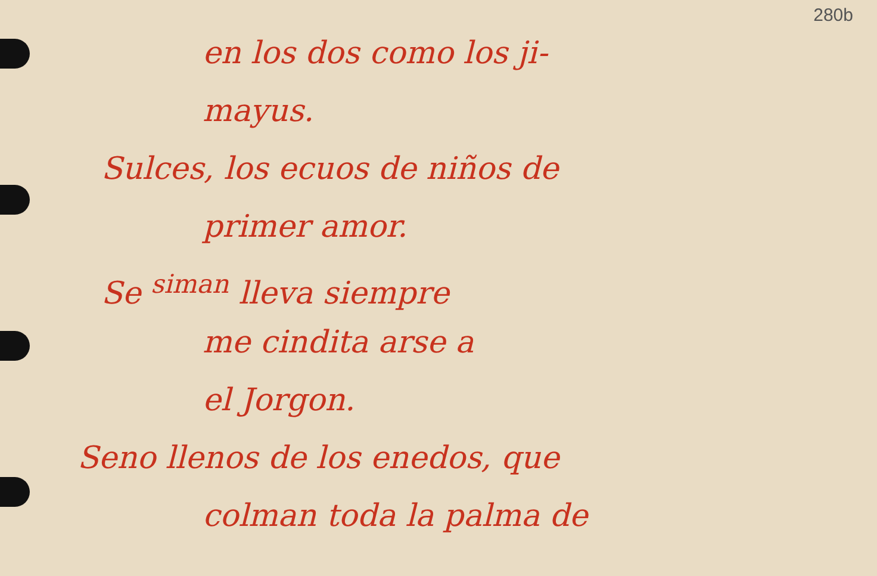280b
en los dos como los ji-
mayus.
Sulces, los ecuos de niños de
primer amor.
Se <sup>siman</sup> lleva siempre
me cindita arse a
el Jorgon.
Seno llenos de los enedos, que
colman toda la palma de